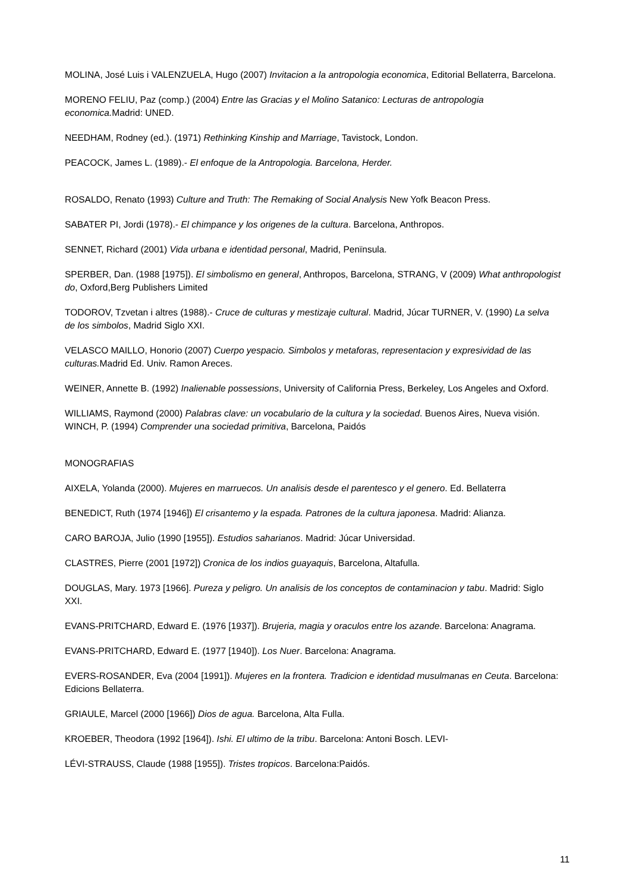MOLINA, José Luis i VALENZUELA, Hugo (2007) Invitacion a la antropologia economica, Editorial Bellaterra, Barcelona.
MORENO FELIU, Paz (comp.) (2004) Entre las Gracias y el Molino Satanico: Lecturas de antropologia economica. Madrid: UNED.
NEEDHAM, Rodney (ed.). (1971) Rethinking Kinship and Marriage, Tavistock, London.
PEACOCK, James L. (1989).- El enfoque de la Antropologia. Barcelona, Herder.
ROSALDO, Renato (1993) Culture and Truth: The Remaking of Social Analysis New Yofk Beacon Press.
SABATER PI, Jordi (1978).- El chimpance y los origenes de la cultura. Barcelona, Anthropos.
SENNET, Richard (2001) Vida urbana e identidad personal, Madrid, Penïnsula.
SPERBER, Dan. (1988 [1975]). El simbolismo en general, Anthropos, Barcelona, STRANG, V (2009) What anthropologist do, Oxford,Berg Publishers Limited
TODOROV, Tzvetan i altres (1988).- Cruce de culturas y mestizaje cultural. Madrid, Júcar TURNER, V. (1990) La selva de los simbolos, Madrid Siglo XXI.
VELASCO MAILLO, Honorio (2007) Cuerpo yespacio. Simbolos y metaforas, representacion y expresividad de las culturas. Madrid Ed. Univ. Ramon Areces.
WEINER, Annette B. (1992) Inalienable possessions, University of California Press, Berkeley, Los Angeles and Oxford.
WILLIAMS, Raymond (2000) Palabras clave: un vocabulario de la cultura y la sociedad. Buenos Aires, Nueva visión. WINCH, P. (1994) Comprender una sociedad primitiva, Barcelona, Paidós
MONOGRAFIAS
AIXELA, Yolanda (2000). Mujeres en marruecos. Un analisis desde el parentesco y el genero. Ed. Bellaterra
BENEDICT, Ruth (1974 [1946]) El crisantemo y la espada. Patrones de la cultura japonesa. Madrid: Alianza.
CARO BAROJA, Julio (1990 [1955]). Estudios saharianos. Madrid: Júcar Universidad.
CLASTRES, Pierre (2001 [1972]) Cronica de los indios guayaquis, Barcelona, Altafulla.
DOUGLAS, Mary. 1973 [1966]. Pureza y peligro. Un analisis de los conceptos de contaminacion y tabu. Madrid: Siglo XXI.
EVANS-PRITCHARD, Edward E. (1976 [1937]). Brujeria, magia y oraculos entre los azande. Barcelona: Anagrama.
EVANS-PRITCHARD, Edward E. (1977 [1940]). Los Nuer. Barcelona: Anagrama.
EVERS-ROSANDER, Eva (2004 [1991]). Mujeres en la frontera. Tradicion e identidad musulmanas en Ceuta. Barcelona: Edicions Bellaterra.
GRIAULE, Marcel (2000 [1966]) Dios de agua. Barcelona, Alta Fulla.
KROEBER, Theodora (1992 [1964]). Ishi. El ultimo de la tribu. Barcelona: Antoni Bosch. LEVI-
LÉVI-STRAUSS, Claude (1988 [1955]). Tristes tropicos. Barcelona:Paidós.
11